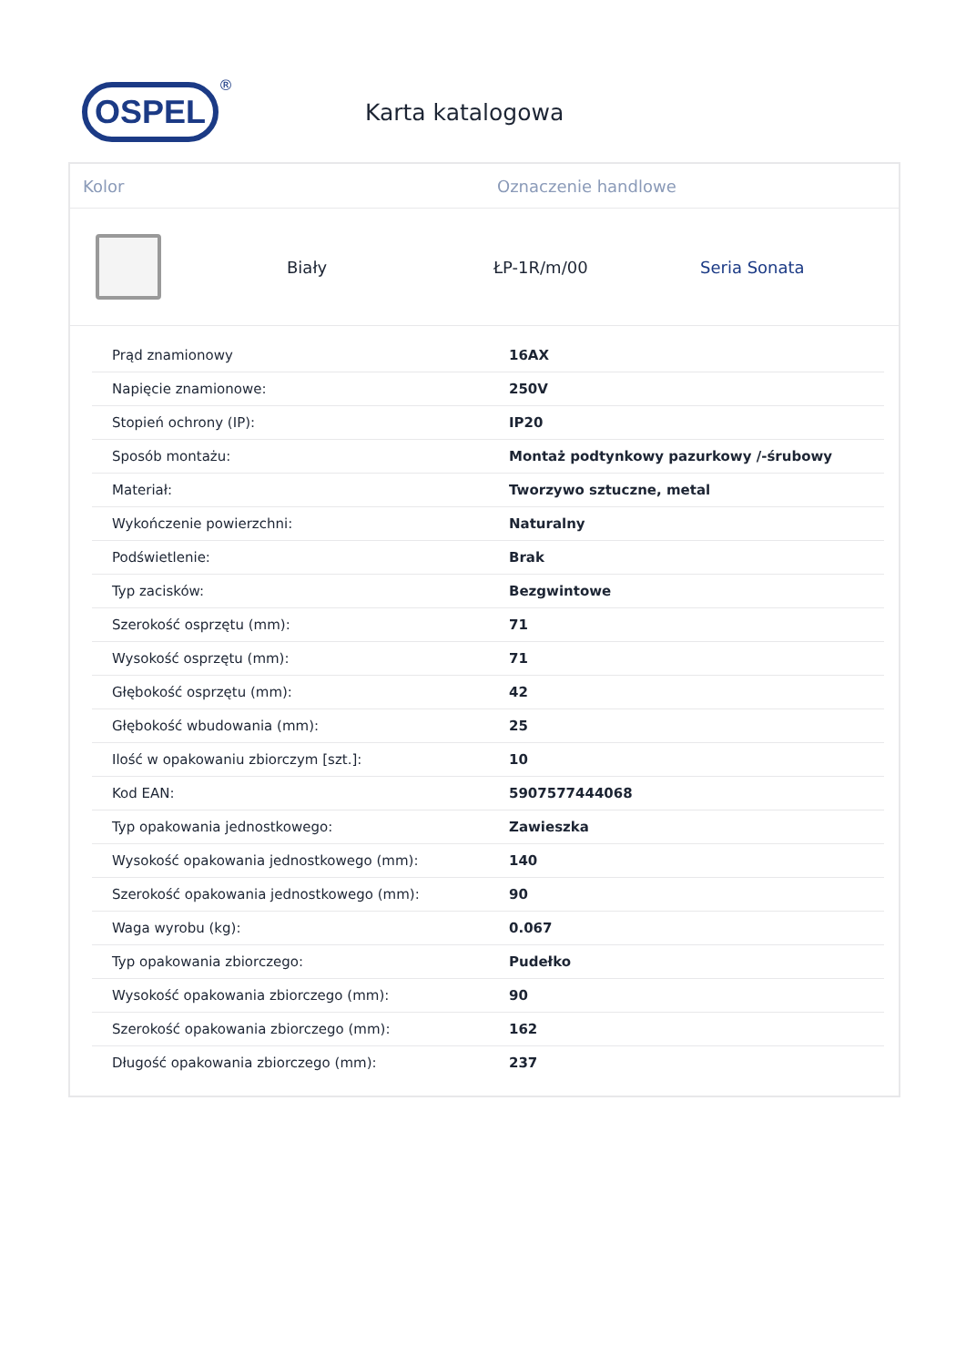OSPEL
®
Karta katalogowa
Kolor Oznaczenie handlowe
Biały ŁP-1R/m/00 Seria Sonata
| Prąd znamionowy | 16AX |
| Napięcie znamionowe: | 250V |
| Stopień ochrony (IP): | IP20 |
| Sposób montażu: | Montaż podtynkowy pazurkowy /-śrubowy |
| Materiał: | Tworzywo sztuczne, metal |
| Wykończenie powierzchni: | Naturalny |
| Podświetlenie: | Brak |
| Typ zacisków: | Bezgwintowe |
| Szerokość osprzętu (mm): | 71 |
| Wysokość osprzętu (mm): | 71 |
| Głębokość osprzętu (mm): | 42 |
| Głębokość wbudowania (mm): | 25 |
| Ilość w opakowaniu zbiorczym [szt.]: | 10 |
| Kod EAN: | 5907577444068 |
| Typ opakowania jednostkowego: | Zawieszka |
| Wysokość opakowania jednostkowego (mm): | 140 |
| Szerokość opakowania jednostkowego (mm): | 90 |
| Waga wyrobu (kg): | 0.067 |
| Typ opakowania zbiorczego: | Pudełko |
| Wysokość opakowania zbiorczego (mm): | 90 |
| Szerokość opakowania zbiorczego (mm): | 162 |
| Długość opakowania zbiorczego (mm): | 237 |